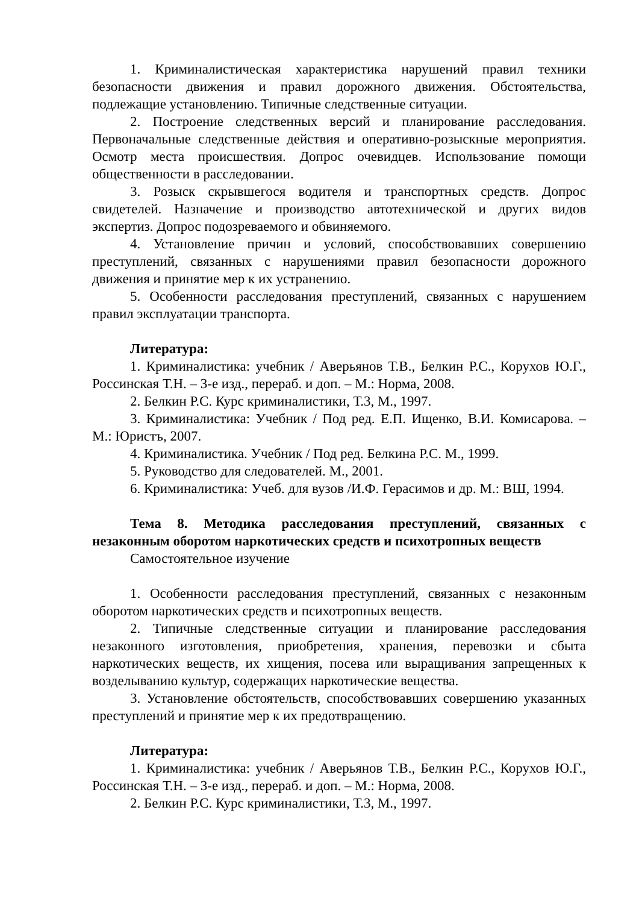1. Криминалистическая характеристика нарушений правил техники безопасности движения и правил дорожного движения. Обстоятельства, подлежащие установлению. Типичные следственные ситуации.
2. Построение следственных версий и планирование расследования. Первоначальные следственные действия и оперативно-розыскные мероприятия. Осмотр места происшествия. Допрос очевидцев. Использование помощи общественности в расследовании.
3. Розыск скрывшегося водителя и транспортных средств. Допрос свидетелей. Назначение и производство автотехнической и других видов экспертиз. Допрос подозреваемого и обвиняемого.
4. Установление причин и условий, способствовавших совершению преступлений, связанных с нарушениями правил безопасности дорожного движения и принятие мер к их устранению.
5. Особенности расследования преступлений, связанных с нарушением правил эксплуатации транспорта.
Литература:
1. Криминалистика: учебник / Аверьянов Т.В., Белкин Р.С., Корухов Ю.Г., Россинская Т.Н. – 3-е изд., перераб. и доп. – М.: Норма, 2008.
2. Белкин Р.С. Курс криминалистики, Т.3, М., 1997.
3. Криминалистика: Учебник / Под ред. Е.П. Ищенко, В.И. Комисарова. – М.: Юристъ, 2007.
4. Криминалистика. Учебник / Под ред. Белкина Р.С. М., 1999.
5. Руководство для следователей. М., 2001.
6. Криминалистика: Учеб. для вузов /И.Ф. Герасимов и др. М.: ВШ, 1994.
Тема 8. Методика расследования преступлений, связанных с незаконным оборотом наркотических средств и психотропных веществ
Самостоятельное изучение
1. Особенности расследования преступлений, связанных с незаконным оборотом наркотических средств и психотропных веществ.
2. Типичные следственные ситуации и планирование расследования незаконного изготовления, приобретения, хранения, перевозки и сбыта наркотических веществ, их хищения, посева или выращивания запрещенных к возделыванию культур, содержащих наркотические вещества.
3. Установление обстоятельств, способствовавших совершению указанных преступлений и принятие мер к их предотвращению.
Литература:
1. Криминалистика: учебник / Аверьянов Т.В., Белкин Р.С., Корухов Ю.Г., Россинская Т.Н. – 3-е изд., перераб. и доп. – М.: Норма, 2008.
2. Белкин Р.С. Курс криминалистики, Т.3, М., 1997.